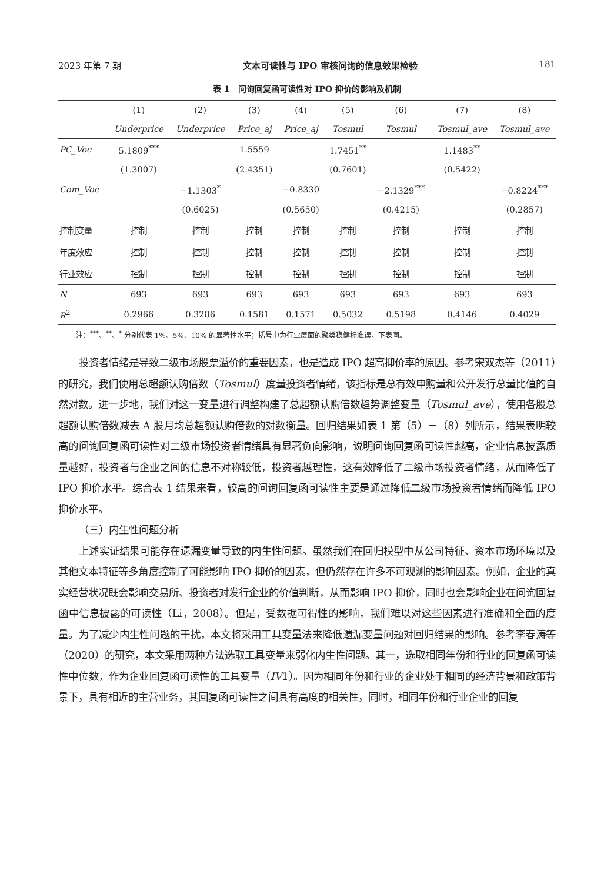2023 年第 7 期 文本可读性与 IPO 审核问询的信息效果检验 181
表 1　问询回复函可读性对 IPO 抑价的影响及机制
| | (1) | (2) | (3) | (4) | (5) | (6) | (7) | (8) |
| --- | --- | --- | --- | --- | --- | --- | --- | --- |
| | Underprice | Underprice | Price_aj | Price_aj | Tosmul | Tosmul | Tosmul_ave | Tosmul_ave |
| PC_Voc | 5.1809<sup>***</sup> | | 1.5559 | | 1.7451<sup>**</sup> | | 1.1483<sup>**</sup> | |
| | (1.3007) | | (2.4351) | | (0.7601) | | (0.5422) | |
| Com_Voc | | −1.1303<sup>*</sup> | | −0.8330 | | −2.1329<sup>***</sup> | | −0.8224<sup>***</sup> |
| | | (0.6025) | | (0.5650) | | (0.4215) | | (0.2857) |
| 控制变量 | 控制 | 控制 | 控制 | 控制 | 控制 | 控制 | 控制 | 控制 |
| 年度效应 | 控制 | 控制 | 控制 | 控制 | 控制 | 控制 | 控制 | 控制 |
| 行业效应 | 控制 | 控制 | 控制 | 控制 | 控制 | 控制 | 控制 | 控制 |
| N | 693 | 693 | 693 | 693 | 693 | 693 | 693 | 693 |
| R<sup>2</sup> | 0.2966 | 0.3286 | 0.1581 | 0.1571 | 0.5032 | 0.5198 | 0.4146 | 0.4029 |
注：<sup>***</sup>、<sup>**</sup>、<sup>*</sup> 分别代表 1%、5%、10% 的显著性水平；括号中为行业层面的聚类稳健标准误，下表同。
投资者情绪是导致二级市场股票溢价的重要因素，也是造成 IPO 超高抑价率的原因。参考宋双杰等（2011）的研究，我们使用总超额认购倍数（Tosmul）度量投资者情绪，该指标是总有效申购量和公开发行总量比值的自然对数。进一步地，我们对这一变量进行调整构建了总超额认购倍数趋势调整变量（Tosmul_ave），使用各股总超额认购倍数减去 A 股月均总超额认购倍数的对数衡量。回归结果如表 1 第（5）－（8）列所示，结果表明较高的问询回复函可读性对二级市场投资者情绪具有显著负向影响，说明问询回复函可读性越高，企业信息披露质量越好，投资者与企业之间的信息不对称较低，投资者越理性，这有效降低了二级市场投资者情绪，从而降低了 IPO 抑价水平。综合表 1 结果来看，较高的问询回复函可读性主要是通过降低二级市场投资者情绪而降低 IPO 抑价水平。
（三）内生性问题分析
上述实证结果可能存在遗漏变量导致的内生性问题。虽然我们在回归模型中从公司特征、资本市场环境以及其他文本特征等多角度控制了可能影响 IPO 抑价的因素，但仍然存在许多不可观测的影响因素。例如，企业的真实经营状况既会影响交易所、投资者对发行企业的价值判断，从而影响 IPO 抑价，同时也会影响企业在问询回复函中信息披露的可读性（Li，2008）。但是，受数据可得性的影响，我们难以对这些因素进行准确和全面的度量。为了减少内生性问题的干扰，本文将采用工具变量法来降低遗漏变量问题对回归结果的影响。参考李春涛等（2020）的研究，本文采用两种方法选取工具变量来弱化内生性问题。其一，选取相同年份和行业的回复函可读性中位数，作为企业回复函可读性的工具变量（IV1）。因为相同年份和行业的企业处于相同的经济背景和政策背景下，具有相近的主营业务，其回复函可读性之间具有高度的相关性，同时，相同年份和行业企业的回复